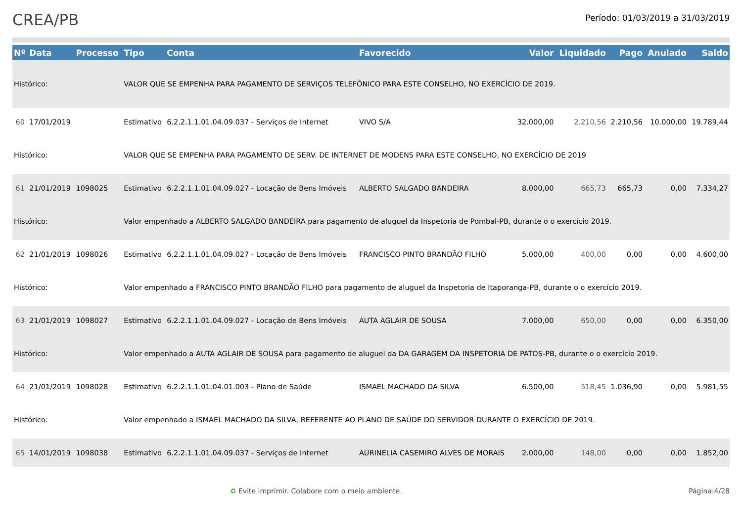CREA/PB
Período: 01/03/2019 a 31/03/2019
| Nº | Data | Processo | Tipo | Conta | Favorecido | Valor | Liquidado | Pago | Anulado | Saldo |
| --- | --- | --- | --- | --- | --- | --- | --- | --- | --- | --- |
| Histórico: | | | VALOR QUE SE EMPENHA PARA PAGAMENTO DE SERVIÇOS TELEFÔNICO PARA ESTE CONSELHO, NO EXERCÍCIO DE 2019. | | | | | | | |
| 60 | 17/01/2019 | | Estimativo | 6.2.2.1.1.01.04.09.037 - Serviços de Internet | VIVO S/A | 32.000,00 | 2.210,56 | 2.210,56 | 10.000,00 | 19.789,44 |
| Histórico: | | | VALOR QUE SE EMPENHA PARA PAGAMENTO DE SERV. DE INTERNET DE MODENS PARA ESTE CONSELHO, NO EXERCÍCIO DE 2019 | | | | | | | |
| 61 | 21/01/2019 | 1098025 | Estimativo | 6.2.2.1.1.01.04.09.027 - Locação de Bens Imóveis | ALBERTO SALGADO BANDEIRA | 8.000,00 | 665,73 | 665,73 | 0,00 | 7.334,27 |
| Histórico: | | | Valor empenhado a ALBERTO SALGADO BANDEIRA para pagamento de aluguel da Inspetoria de Pombal-PB, durante o o exercício 2019. | | | | | | | |
| 62 | 21/01/2019 | 1098026 | Estimativo | 6.2.2.1.1.01.04.09.027 - Locação de Bens Imóveis | FRANCISCO PINTO BRANDÃO FILHO | 5.000,00 | 400,00 | 0,00 | 0,00 | 4.600,00 |
| Histórico: | | | Valor empenhado a FRANCISCO PINTO BRANDÃO FILHO para pagamento de aluguel da Inspetoria de Itaporanga-PB, durante o o exercício 2019. | | | | | | | |
| 63 | 21/01/2019 | 1098027 | Estimativo | 6.2.2.1.1.01.04.09.027 - Locação de Bens Imóveis | AUTA AGLAIR DE SOUSA | 7.000,00 | 650,00 | 0,00 | 0,00 | 6.350,00 |
| Histórico: | | | Valor empenhado a AUTA AGLAIR DE SOUSA para pagamento de aluguel da DA GARAGEM DA INSPETORIA DE PATOS-PB, durante o o exercício 2019. | | | | | | | |
| 64 | 21/01/2019 | 1098028 | Estimativo | 6.2.2.1.1.01.04.01.003 - Plano de Saúde | ISMAEL MACHADO DA SILVA | 6.500,00 | 518,45 | 1.036,90 | 0,00 | 5.981,55 |
| Histórico: | | | Valor empenhado a ISMAEL MACHADO DA SILVA, REFERENTE AO PLANO DE SAÚDE DO SERVIDOR DURANTE O EXERCÍCIO DE 2019. | | | | | | | |
| 65 | 14/01/2019 | 1098038 | Estimativo | 6.2.2.1.1.01.04.09.037 - Serviços de Internet | AURINELIA CASEMIRO ALVES DE MORAIS | 2.000,00 | 148,00 | 0,00 | 0,00 | 1.852,00 |
♻ Evite imprimir. Colabore com o meio ambiente. Página:4/28